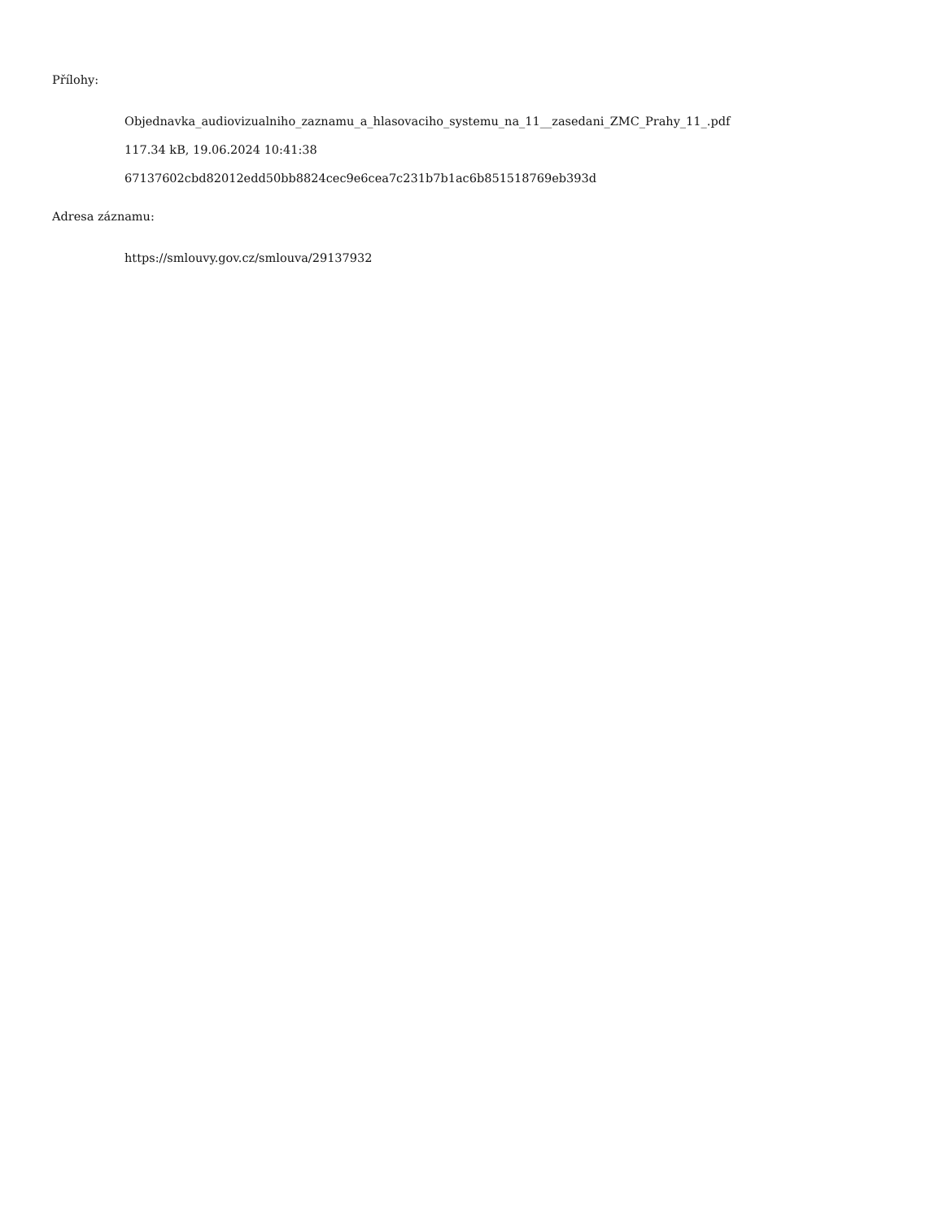Přílohy:
Objednavka_audiovizualniho_zaznamu_a_hlasovaciho_systemu_na_11__zasedani_ZMC_Prahy_11_.pdf
117.34 kB, 19.06.2024 10:41:38
67137602cbd82012edd50bb8824cec9e6cea7c231b7b1ac6b851518769eb393d
Adresa záznamu:
https://smlouvy.gov.cz/smlouva/29137932